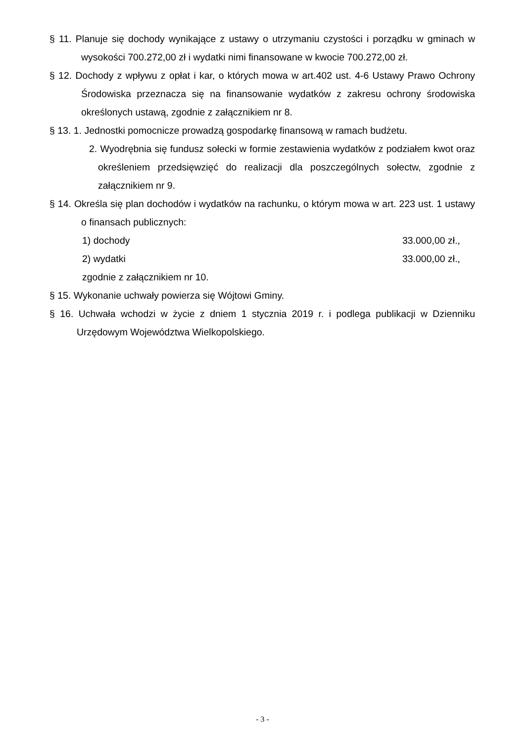§ 11. Planuje się dochody wynikające z ustawy o utrzymaniu czystości i porządku w gminach w wysokości 700.272,00 zł i wydatki nimi finansowane w kwocie 700.272,00 zł.
§ 12. Dochody z wpływu z opłat i kar, o których mowa w art.402 ust. 4-6 Ustawy Prawo Ochrony Środowiska przeznacza się na finansowanie wydatków z zakresu ochrony środowiska określonych ustawą, zgodnie z załącznikiem nr 8.
§ 13. 1. Jednostki pomocnicze prowadzą gospodarkę finansową w ramach budżetu.
2. Wyodrębnia się fundusz sołecki w formie zestawienia wydatków z podziałem kwot oraz określeniem przedsięwzięć do realizacji dla poszczególnych sołectw, zgodnie z załącznikiem nr 9.
§ 14. Określa się plan dochodów i wydatków na rachunku, o którym mowa w art. 223 ust. 1 ustawy o finansach publicznych:
1) dochody 33.000,00 zł.,
2) wydatki 33.000,00 zł.,
zgodnie z załącznikiem nr 10.
§ 15. Wykonanie uchwały powierza się Wójtowi Gminy.
§ 16. Uchwała wchodzi w życie z dniem 1 stycznia 2019 r. i podlega publikacji w Dzienniku Urzędowym Województwa Wielkopolskiego.
- 3 -